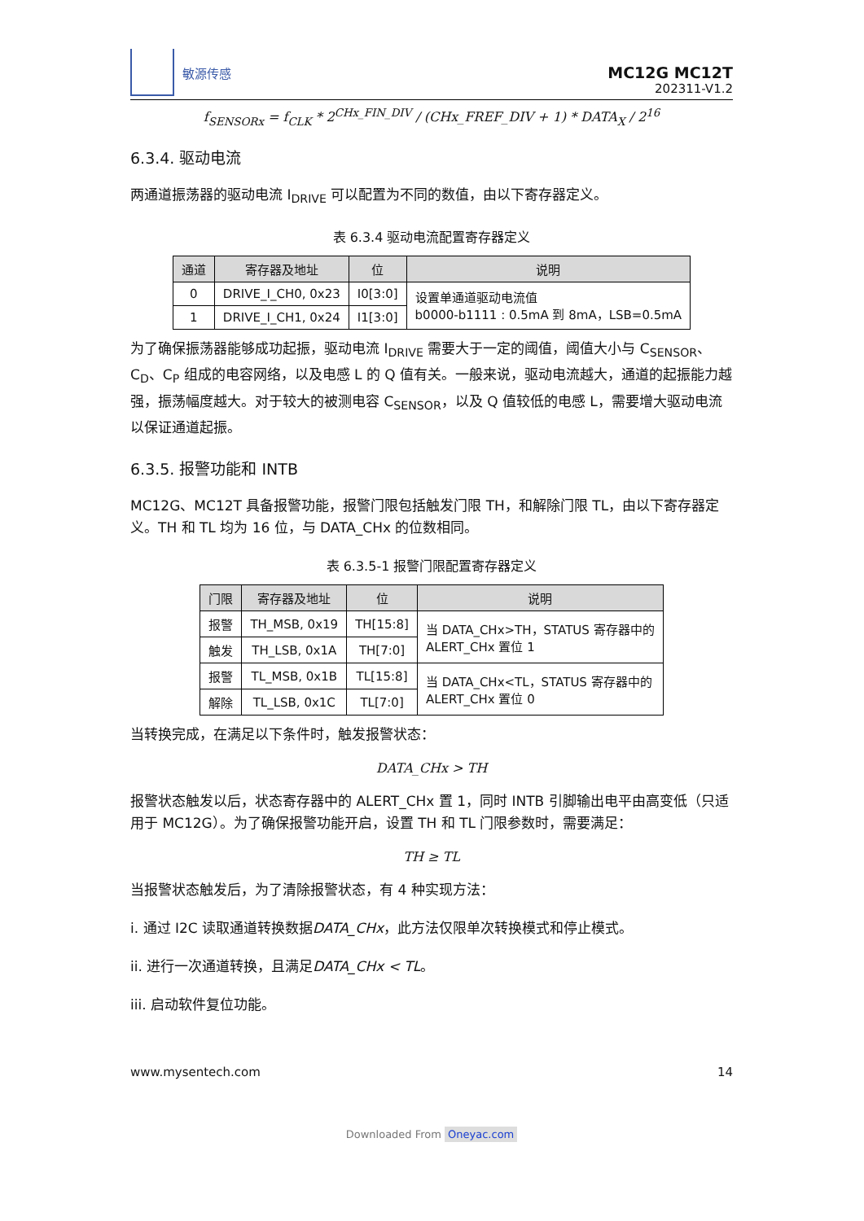敏源传感
MC12G MC12T
202311-V1.2
f<sub>SENSORx</sub> = f<sub>CLK</sub> * 2<sup>CHx_FIN_DIV</sup> / (CHx_FREF_DIV + 1) * DATA<sub>X</sub> / 2<sup>16</sup>
6.3.4. 驱动电流
两通道振荡器的驱动电流 I<sub>DRIVE</sub> 可以配置为不同的数值，由以下寄存器定义。
表 6.3.4 驱动电流配置寄存器定义
| 通道 | 寄存器及地址 | 位 | 说明 |
| --- | --- | --- | --- |
| 0 | DRIVE_I_CH0, 0x23 | I0[3:0] | 设置单通道驱动电流值 b0000-b1111 : 0.5mA 到 8mA，LSB=0.5mA |
| 1 | DRIVE_I_CH1, 0x24 | I1[3:0] | |
为了确保振荡器能够成功起振，驱动电流 I<sub>DRIVE</sub> 需要大于一定的阈值，阈值大小与 C<sub>SENSOR</sub>、C<sub>D</sub>、C<sub>P</sub> 组成的电容网络，以及电感 L 的 Q 值有关。一般来说，驱动电流越大，通道的起振能力越强，振荡幅度越大。对于较大的被测电容 C<sub>SENSOR</sub>，以及 Q 值较低的电感 L，需要增大驱动电流以保证通道起振。
6.3.5. 报警功能和 INTB
MC12G、MC12T 具备报警功能，报警门限包括触发门限 TH，和解除门限 TL，由以下寄存器定义。TH 和 TL 均为 16 位，与 DATA_CHx 的位数相同。
表 6.3.5-1 报警门限配置寄存器定义
| 门限 | 寄存器及地址 | 位 | 说明 |
| --- | --- | --- | --- |
| 报警 | TH_MSB, 0x19 | TH[15:8] | 当 DATA_CHx>TH，STATUS 寄存器中的 ALERT_CHx 置位 1 |
| 触发 | TH_LSB, 0x1A | TH[7:0] | |
| 报警 | TL_MSB, 0x1B | TL[15:8] | 当 DATA_CHx<TL，STATUS 寄存器中的 ALERT_CHx 置位 0 |
| 解除 | TL_LSB, 0x1C | TL[7:0] | |
当转换完成，在满足以下条件时，触发报警状态：
DATA_CHx > TH
报警状态触发以后，状态寄存器中的 ALERT_CHx 置 1，同时 INTB 引脚输出电平由高变低（只适用于 MC12G）。为了确保报警功能开启，设置 TH 和 TL 门限参数时，需要满足：
TH ≥ TL
当报警状态触发后，为了清除报警状态，有 4 种实现方法：
i. 通过 I2C 读取通道转换数据DATA_CHx，此方法仅限单次转换模式和停止模式。
ii. 进行一次通道转换，且满足DATA_CHx < TL。
iii. 启动软件复位功能。
www.mysentech.com 14
Downloaded From Oneyac.com